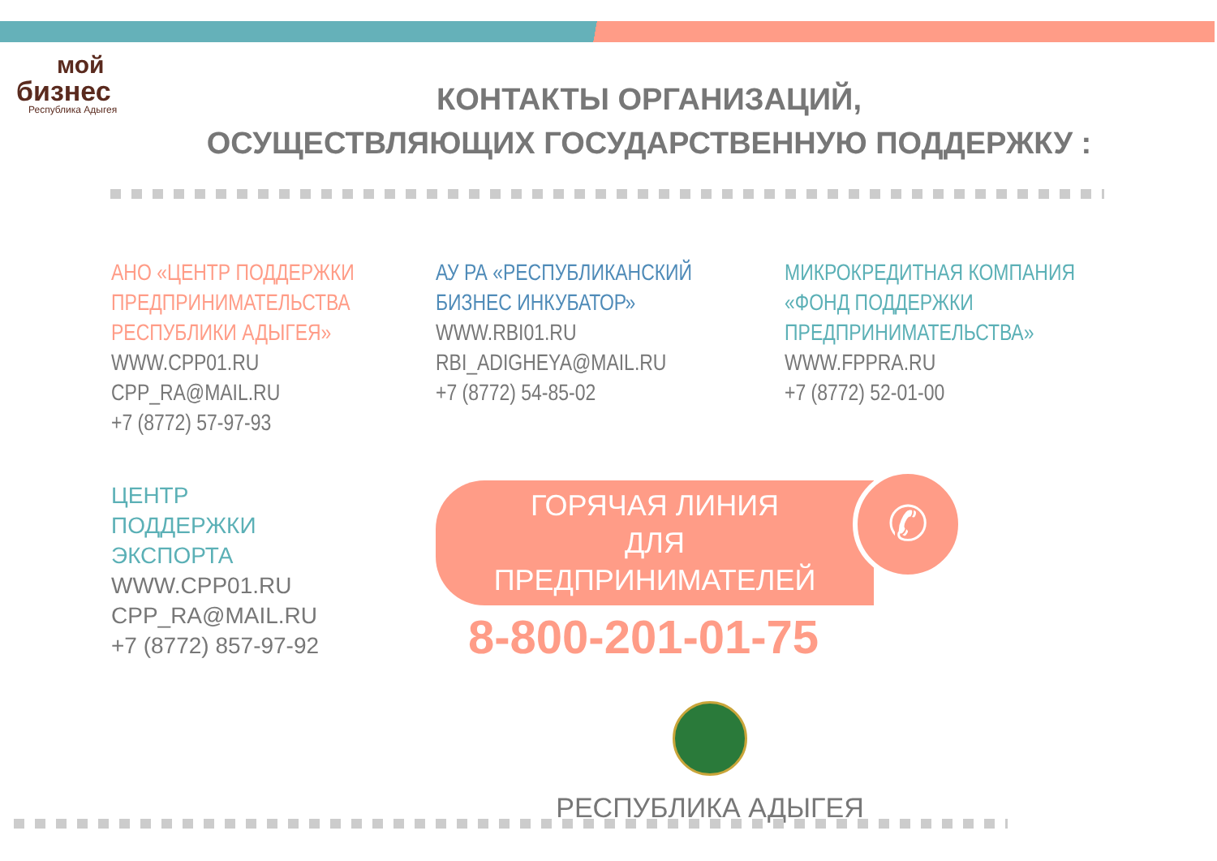мой
бизнес
Республика Адыгея
КОНТАКТЫ ОРГАНИЗАЦИЙ,
ОСУЩЕСТВЛЯЮЩИХ ГОСУДАРСТВЕННУЮ ПОДДЕРЖКУ :
АНО «ЦЕНТР ПОДДЕРЖКИ
ПРЕДПРИНИМАТЕЛЬСТВА
РЕСПУБЛИКИ АДЫГЕЯ»
WWW.CPP01.RU
CPP_RA@MAIL.RU
+7 (8772) 57-97-93
АУ РА «РЕСПУБЛИКАНСКИЙ
БИЗНЕС ИНКУБАТОР»
WWW.RBI01.RU
RBI_ADIGHEYA@MAIL.RU
+7 (8772) 54-85-02
МИКРОКРЕДИТНАЯ КОМПАНИЯ
«ФОНД ПОДДЕРЖКИ
ПРЕДПРИНИМАТЕЛЬСТВА»
WWW.FPPRA.RU
+7 (8772) 52-01-00
ЦЕНТР ПОДДЕРЖКИ
ЭКСПОРТА
WWW.CPP01.RU
CPP_RA@MAIL.RU
+7 (8772) 857-97-92
ГОРЯЧАЯ ЛИНИЯ
ДЛЯ ПРЕДПРИНИМАТЕЛЕЙ
✆
8-800-201-01-75
РЕСПУБЛИКА АДЫГЕЯ